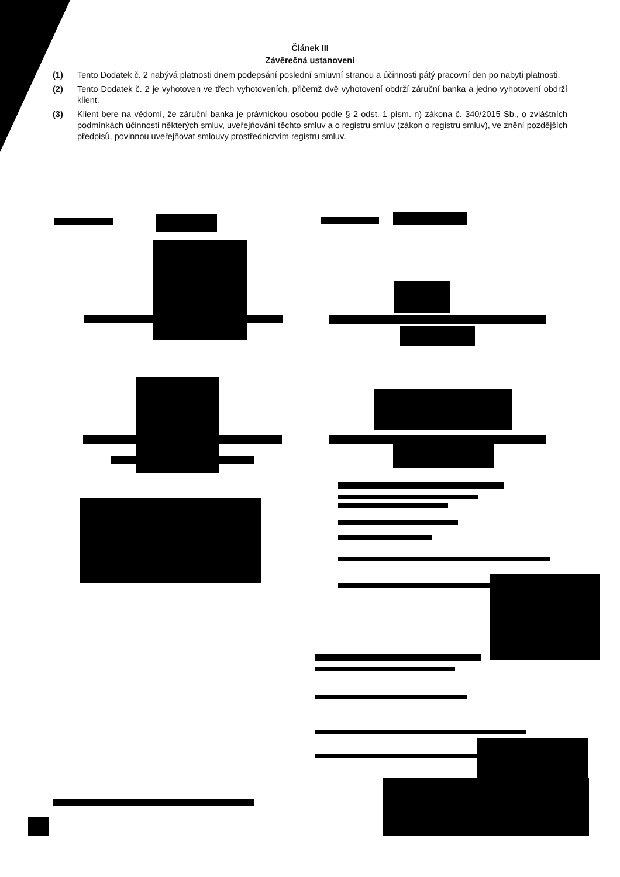Článek III
Závěrečná ustanovení
(1) Tento Dodatek č. 2 nabývá platnosti dnem podepsání poslední smluvní stranou a účinnosti pátý pracovní den po nabytí platnosti.
(2) Tento Dodatek č. 2 je vyhotoven ve třech vyhotoveních, přičemž dvě vyhotovení obdrží záruční banka a jedno vyhotovení obdrží klient.
(3) Klient bere na vědomí, že záruční banka je právnickou osobou podle § 2 odst. 1 písm. n) zákona č. 340/2015 Sb., o zvláštních podmínkách účinnosti některých smluv, uveřejňování těchto smluv a o registru smluv (zákon o registru smluv), ve znění pozdějších předpisů, povinnou uveřejňovat smlouvy prostřednictvím registru smluv.